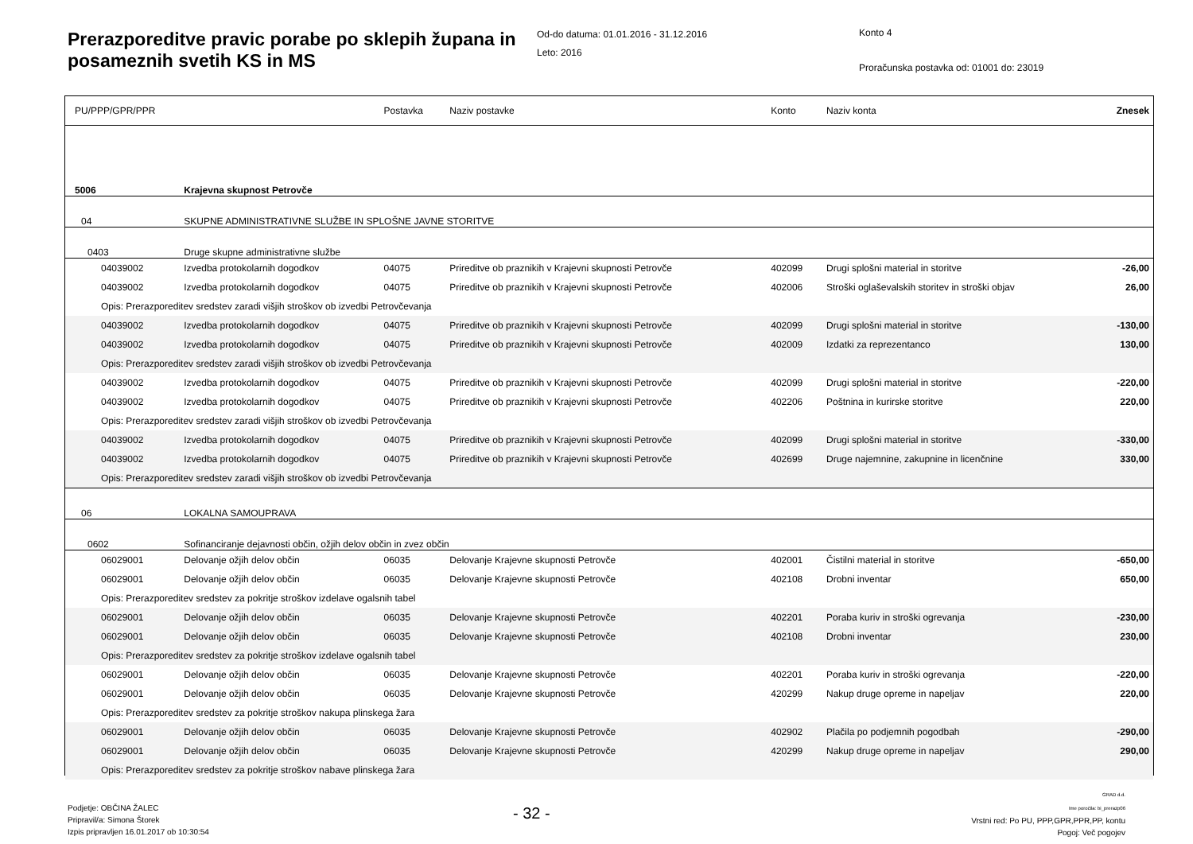Prerazporeditve pravic porabe po sklepih župana in posameznih svetih KS in MS
Od-do datuma: 01.01.2016 - 31.12.2016
Leto: 2016
Konto 4
Proračunska postavka od: 01001 do: 23019
| PU/PPP/GPR/PPR | | Postavka | Naziv postavke | Konto | Naziv konta | Znesek |
| --- | --- | --- | --- | --- | --- | --- |
| 5006 | Krajevna skupnost Petrovče | | | | | |
| 04 | SKUPNE ADMINISTRATIVNE SLUŽBE IN SPLOŠNE JAVNE STORITVE | | | | | |
| 0403 | Druge skupne administrativne službe | | | | | |
| 04039002 | Izvedba protokolarnih dogodkov | 04075 | Prireditve ob praznikih v Krajevni skupnosti Petrovče | 402099 | Drugi splošni material in storitve | -26,00 |
| 04039002 | Izvedba protokolarnih dogodkov | 04075 | Prireditve ob praznikih v Krajevni skupnosti Petrovče | 402006 | Stroški oglaševalskih storitev in stroški objav | 26,00 |
| Opis: Prerazporeditev sredstev zaradi višjih stroškov ob izvedbi Petrovčevanja | | | | | | |
| 04039002 | Izvedba protokolarnih dogodkov | 04075 | Prireditve ob praznikih v Krajevni skupnosti Petrovče | 402099 | Drugi splošni material in storitve | -130,00 |
| 04039002 | Izvedba protokolarnih dogodkov | 04075 | Prireditve ob praznikih v Krajevni skupnosti Petrovče | 402009 | Izdatki za reprezentanco | 130,00 |
| Opis: Prerazporeditev sredstev zaradi višjih stroškov ob izvedbi Petrovčevanja | | | | | | |
| 04039002 | Izvedba protokolarnih dogodkov | 04075 | Prireditve ob praznikih v Krajevni skupnosti Petrovče | 402099 | Drugi splošni material in storitve | -220,00 |
| 04039002 | Izvedba protokolarnih dogodkov | 04075 | Prireditve ob praznikih v Krajevni skupnosti Petrovče | 402206 | Poštnina in kurirske storitve | 220,00 |
| Opis: Prerazporeditev sredstev zaradi višjih stroškov ob izvedbi Petrovčevanja | | | | | | |
| 04039002 | Izvedba protokolarnih dogodkov | 04075 | Prireditve ob praznikih v Krajevni skupnosti Petrovče | 402099 | Drugi splošni material in storitve | -330,00 |
| 04039002 | Izvedba protokolarnih dogodkov | 04075 | Prireditve ob praznikih v Krajevni skupnosti Petrovče | 402699 | Druge najemnine, zakupnine in licenčnine | 330,00 |
| Opis: Prerazporeditev sredstev zaradi višjih stroškov ob izvedbi Petrovčevanja | | | | | | |
| 06 | LOKALNA SAMOUPRAVA | | | | | |
| 0602 | Sofinanciranje dejavnosti občin, ožjih delov občin in zvez občin | | | | | |
| 06029001 | Delovanje ožjih delov občin | 06035 | Delovanje Krajevne skupnosti Petrovče | 402001 | Čistilni material in storitve | -650,00 |
| 06029001 | Delovanje ožjih delov občin | 06035 | Delovanje Krajevne skupnosti Petrovče | 402108 | Drobni inventar | 650,00 |
| Opis: Prerazporeditev sredstev za pokritje stroškov izdelave ogalsnih tabel | | | | | | |
| 06029001 | Delovanje ožjih delov občin | 06035 | Delovanje Krajevne skupnosti Petrovče | 402201 | Poraba kuriv in stroški ogrevanja | -230,00 |
| 06029001 | Delovanje ožjih delov občin | 06035 | Delovanje Krajevne skupnosti Petrovče | 402108 | Drobni inventar | 230,00 |
| Opis: Prerazporeditev sredstev za pokritje stroškov izdelave ogalsnih tabel | | | | | | |
| 06029001 | Delovanje ožjih delov občin | 06035 | Delovanje Krajevne skupnosti Petrovče | 402201 | Poraba kuriv in stroški ogrevanja | -220,00 |
| 06029001 | Delovanje ožjih delov občin | 06035 | Delovanje Krajevne skupnosti Petrovče | 420299 | Nakup druge opreme in napeljav | 220,00 |
| Opis: Prerazporeditev sredstev za pokritje stroškov nakupa plinskega žara | | | | | | |
| 06029001 | Delovanje ožjih delov občin | 06035 | Delovanje Krajevne skupnosti Petrovče | 402902 | Plačila po podjemnih pogodbah | -290,00 |
| 06029001 | Delovanje ožjih delov občin | 06035 | Delovanje Krajevne skupnosti Petrovče | 420299 | Nakup druge opreme in napeljav | 290,00 |
| Opis: Prerazporeditev sredstev za pokritje stroškov nabave plinskega žara | | | | | | |
Podjetje: OBČINA ŽALEC
Pripravil/a: Simona Štorek
Izpis pripravljen 16.01.2017 ob 10:30:54
- 32 -
GRAD d.d.
Ime poročila: bi_prerazp06
Vrstni red: Po PU, PPP,GPR,PPR,PP, kontu
Pogoj: Več pogojev